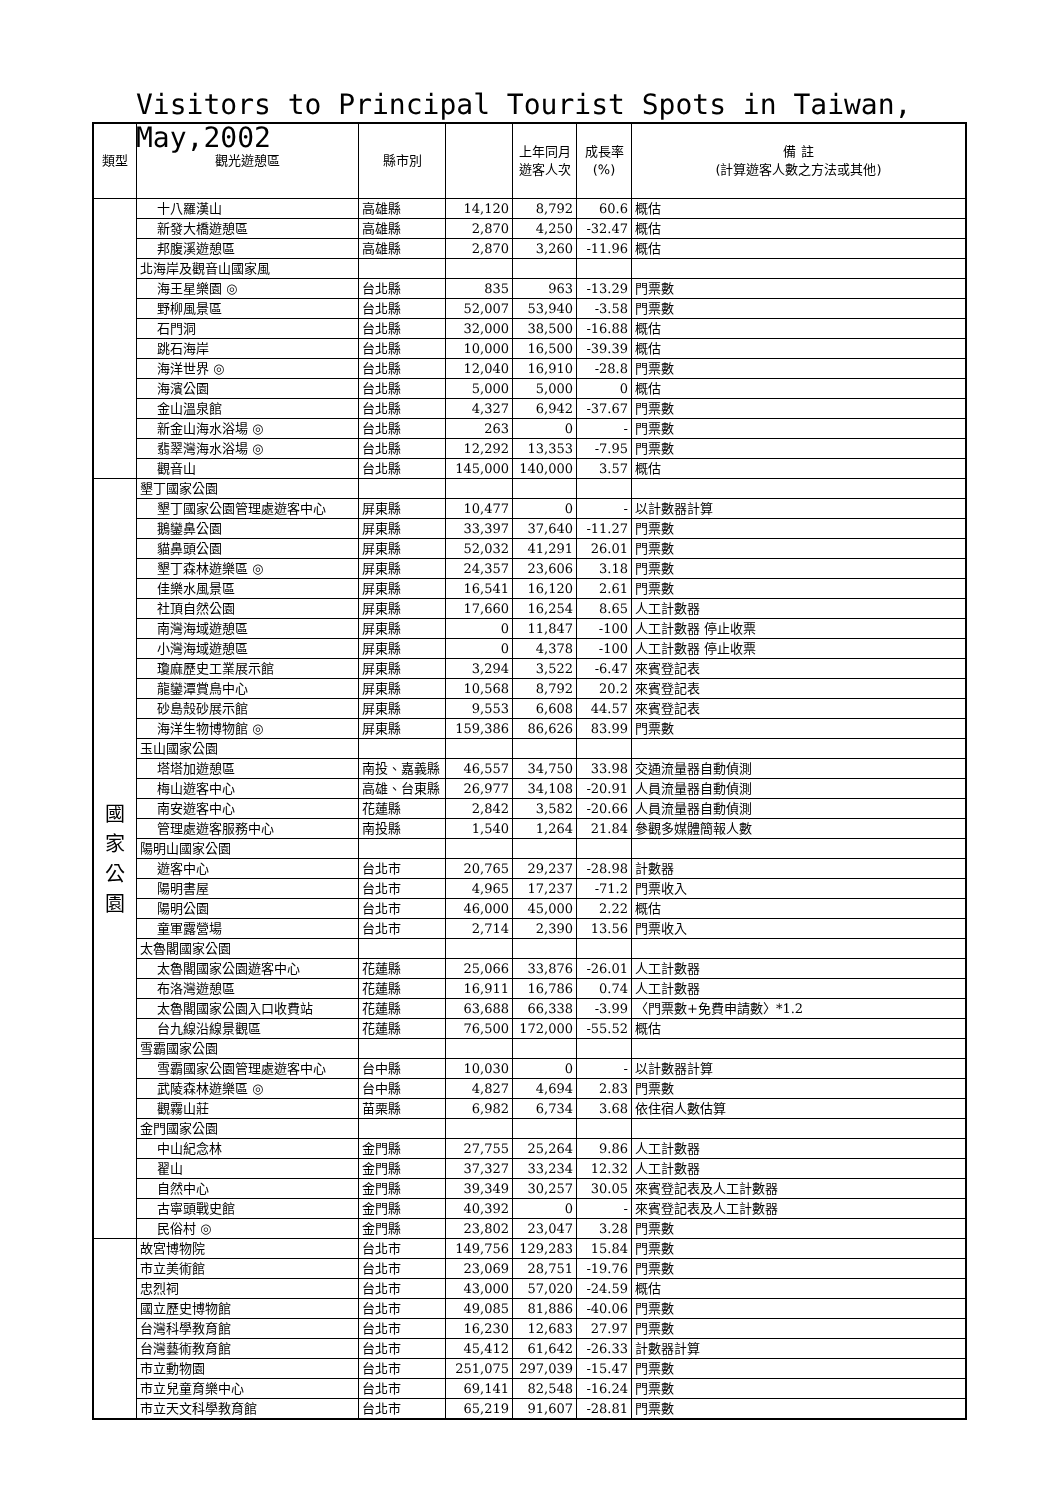Visitors to Principal Tourist Spots in Taiwan, May,2002
| 類型 | 觀光遊憩區 | 縣市別 | | 上年同月 遊客人次 | 成長率 (%) | 備 註 (計算遊客人數之方法或其他) |
| --- | --- | --- | --- | --- | --- | --- |
| | 十八羅漢山 | 高雄縣 | 14,120 | 8,792 | 60.6 | 概估 |
| | 新發大橋遊憩區 | 高雄縣 | 2,870 | 4,250 | -32.47 | 概估 |
| | 邦腹溪遊憩區 | 高雄縣 | 2,870 | 3,260 | -11.96 | 概估 |
| | 北海岸及觀音山國家風 | | | | | |
| | 海王星樂園 ◎ | 台北縣 | 835 | 963 | -13.29 | 門票數 |
| | 野柳風景區 | 台北縣 | 52,007 | 53,940 | -3.58 | 門票數 |
| | 石門洞 | 台北縣 | 32,000 | 38,500 | -16.88 | 概估 |
| | 跳石海岸 | 台北縣 | 10,000 | 16,500 | -39.39 | 概估 |
| | 海洋世界 ◎ | 台北縣 | 12,040 | 16,910 | -28.8 | 門票數 |
| | 海濱公園 | 台北縣 | 5,000 | 5,000 | 0 | 概估 |
| | 金山溫泉館 | 台北縣 | 4,327 | 6,942 | -37.67 | 門票數 |
| | 新金山海水浴場 ◎ | 台北縣 | 263 | 0 | - | 門票數 |
| | 翡翠灣海水浴場 ◎ | 台北縣 | 12,292 | 13,353 | -7.95 | 門票數 |
| | 觀音山 | 台北縣 | 145,000 | 140,000 | 3.57 | 概估 |
| 國 家 公 園 | 墾丁國家公園 | | | | | |
| | 墾丁國家公園管理處遊客中心 | 屏東縣 | 10,477 | 0 | - | 以計數器計算 |
| | 鵝鑾鼻公園 | 屏東縣 | 33,397 | 37,640 | -11.27 | 門票數 |
| | 貓鼻頭公園 | 屏東縣 | 52,032 | 41,291 | 26.01 | 門票數 |
| | 墾丁森林遊樂區 ◎ | 屏東縣 | 24,357 | 23,606 | 3.18 | 門票數 |
| | 佳樂水風景區 | 屏東縣 | 16,541 | 16,120 | 2.61 | 門票數 |
| | 社頂自然公園 | 屏東縣 | 17,660 | 16,254 | 8.65 | 人工計數器 |
| | 南灣海域遊憩區 | 屏東縣 | 0 | 11,847 | -100 | 人工計數器 停止收票 |
| | 小灣海域遊憩區 | 屏東縣 | 0 | 4,378 | -100 | 人工計數器 停止收票 |
| | 瓊麻歷史工業展示館 | 屏東縣 | 3,294 | 3,522 | -6.47 | 來賓登記表 |
| | 龍鑾潭賞鳥中心 | 屏東縣 | 10,568 | 8,792 | 20.2 | 來賓登記表 |
| | 砂島殼砂展示館 | 屏東縣 | 9,553 | 6,608 | 44.57 | 來賓登記表 |
| | 海洋生物博物館 ◎ | 屏東縣 | 159,386 | 86,626 | 83.99 | 門票數 |
| | 玉山國家公園 | | | | | |
| | 塔塔加遊憩區 | 南投、嘉義縣 | 46,557 | 34,750 | 33.98 | 交通流量器自動偵測 |
| | 梅山遊客中心 | 高雄、台東縣 | 26,977 | 34,108 | -20.91 | 人員流量器自動偵測 |
| | 南安遊客中心 | 花蓮縣 | 2,842 | 3,582 | -20.66 | 人員流量器自動偵測 |
| | 管理處遊客服務中心 | 南投縣 | 1,540 | 1,264 | 21.84 | 參觀多媒體簡報人數 |
| | 陽明山國家公園 | | | | | |
| | 遊客中心 | 台北市 | 20,765 | 29,237 | -28.98 | 計數器 |
| | 陽明書屋 | 台北市 | 4,965 | 17,237 | -71.2 | 門票收入 |
| | 陽明公園 | 台北市 | 46,000 | 45,000 | 2.22 | 概估 |
| | 童軍露營場 | 台北市 | 2,714 | 2,390 | 13.56 | 門票收入 |
| | 太魯閣國家公園 | | | | | |
| | 太魯閣國家公園遊客中心 | 花蓮縣 | 25,066 | 33,876 | -26.01 | 人工計數器 |
| | 布洛灣遊憩區 | 花蓮縣 | 16,911 | 16,786 | 0.74 | 人工計數器 |
| | 太魯閣國家公園入口收費站 | 花蓮縣 | 63,688 | 66,338 | -3.99 | 〈門票數+免費申請數〉*1.2 |
| | 台九線沿線景觀區 | 花蓮縣 | 76,500 | 172,000 | -55.52 | 概估 |
| | 雪霸國家公園 | | | | | |
| | 雪霸國家公園管理處遊客中心 | 台中縣 | 10,030 | 0 | - | 以計數器計算 |
| | 武陵森林遊樂區 ◎ | 台中縣 | 4,827 | 4,694 | 2.83 | 門票數 |
| | 觀霧山莊 | 苗栗縣 | 6,982 | 6,734 | 3.68 | 依住宿人數估算 |
| | 金門國家公園 | | | | | |
| | 中山紀念林 | 金門縣 | 27,755 | 25,264 | 9.86 | 人工計數器 |
| | 翟山 | 金門縣 | 37,327 | 33,234 | 12.32 | 人工計數器 |
| | 自然中心 | 金門縣 | 39,349 | 30,257 | 30.05 | 來賓登記表及人工計數器 |
| | 古寧頭戰史館 | 金門縣 | 40,392 | 0 | - | 來賓登記表及人工計數器 |
| | 民俗村 ◎ | 金門縣 | 23,802 | 23,047 | 3.28 | 門票數 |
| | 故宮博物院 | 台北市 | 149,756 | 129,283 | 15.84 | 門票數 |
| | 市立美術館 | 台北市 | 23,069 | 28,751 | -19.76 | 門票數 |
| | 忠烈祠 | 台北市 | 43,000 | 57,020 | -24.59 | 概估 |
| | 國立歷史博物館 | 台北市 | 49,085 | 81,886 | -40.06 | 門票數 |
| | 台灣科學教育館 | 台北市 | 16,230 | 12,683 | 27.97 | 門票數 |
| | 台灣藝術教育館 | 台北市 | 45,412 | 61,642 | -26.33 | 計數器計算 |
| | 市立動物園 | 台北市 | 251,075 | 297,039 | -15.47 | 門票數 |
| | 市立兒童育樂中心 | 台北市 | 69,141 | 82,548 | -16.24 | 門票數 |
| | 市立天文科學教育館 | 台北市 | 65,219 | 91,607 | -28.81 | 門票數 |